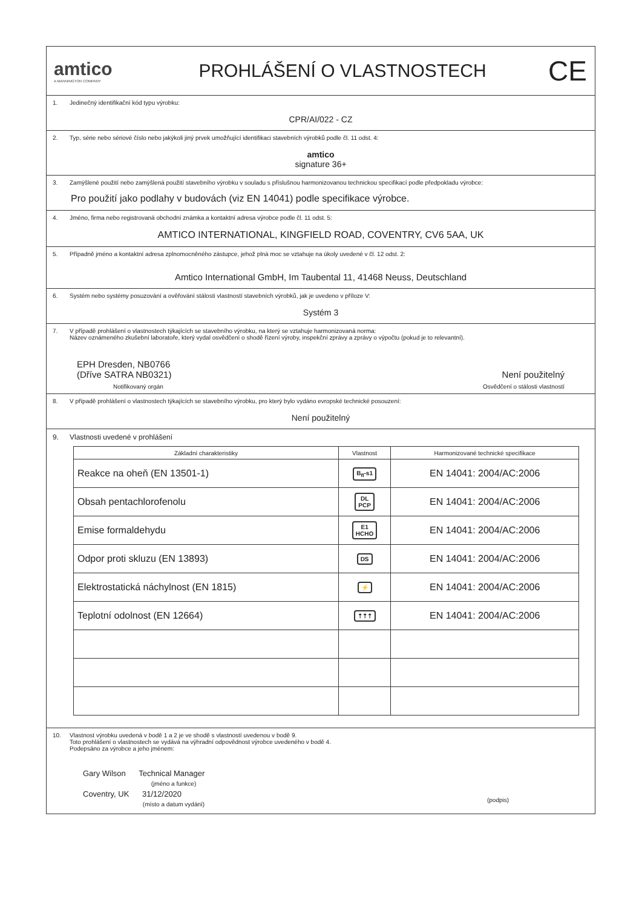amtico
A MANNINGTON COMPANY
PROHLÁŠENÍ O VLASTNOSTECH
CE
1. Jedinečný identifikační kód typu výrobku:
CPR/AI/022 - CZ
2. Typ, série nebo sériové číslo nebo jakýkoli jiný prvek umožňující identifikaci stavebních výrobků podle čl. 11 odst. 4:
amtico
signature 36+
3. Zamýšlené použití nebo zamýšlená použití stavebního výrobku v souladu s příslušnou harmonizovanou technickou specifikací podle předpokladu výrobce:
Pro použití jako podlahy v budovách (viz EN 14041) podle specifikace výrobce.
4. Jméno, firma nebo registrovaná obchodní známka a kontaktní adresa výrobce podle čl. 11 odst. 5:
AMTICO INTERNATIONAL, KINGFIELD ROAD, COVENTRY, CV6 5AA, UK
5. Případně jméno a kontaktní adresa zplnomocněného zástupce, jehož plná moc se vztahuje na úkoly uvedené v čl. 12 odst. 2:
Amtico International GmbH, Im Taubental 11, 41468 Neuss, Deutschland
6. Systém nebo systémy posuzování a ověřování stálosti vlastností stavebních výrobků, jak je uvedeno v příloze V:
Systém 3
7. V případě prohlášení o vlastnostech týkajících se stavebního výrobku, na který se vztahuje harmonizovaná norma:
Název oznámeného zkušební laboratoře, který vydal osvědčení o shodě řízení výroby, inspekční zprávy a zprávy o výpočtu (pokud je to relevantní).
EPH Dresden, NB0766
(Dříve SATRA NB0321)
Není použitelný
Notifikovaný orgán Osvědčení o stálosti vlastností
8. V případě prohlášení o vlastnostech týkajících se stavebního výrobku, pro který bylo vydáno evropské technické posouzení:
Není použitelný
9. Vlastnosti uvedené v prohlášení
| Základní charakteristiky | Vlastnost | Harmonizované technické specifikace |
| --- | --- | --- |
| Reakce na oheň (EN 13501-1) | B<sub>fl</sub>-s1 | EN 14041: 2004/AC:2006 |
| Obsah pentachlorofenolu | DL PCP | EN 14041: 2004/AC:2006 |
| Emise formaldehydu | E1 HCHO | EN 14041: 2004/AC:2006 |
| Odpor proti skluzu (EN 13893) | DS | EN 14041: 2004/AC:2006 |
| Elektrostatická náchylnost (EN 1815) | ⚡ | EN 14041: 2004/AC:2006 |
| Teplotní odolnost (EN 12664) | ⇡⇡⇡ | EN 14041: 2004/AC:2006 |
10. Vlastnost výrobku uvedená v bodě 1 a 2 je ve shodě s vlastností uvedenou v bodě 9.
Toto prohlášení o vlastnostech se vydává na výhradní odpovědnost výrobce uvedeného v bodě 4.
Podepsáno za výrobce a jeho jménem:
Gary Wilson Technical Manager
(jméno a funkce)
Coventry, UK 31/12/2020
(místo a datum vydání)
(podpis)